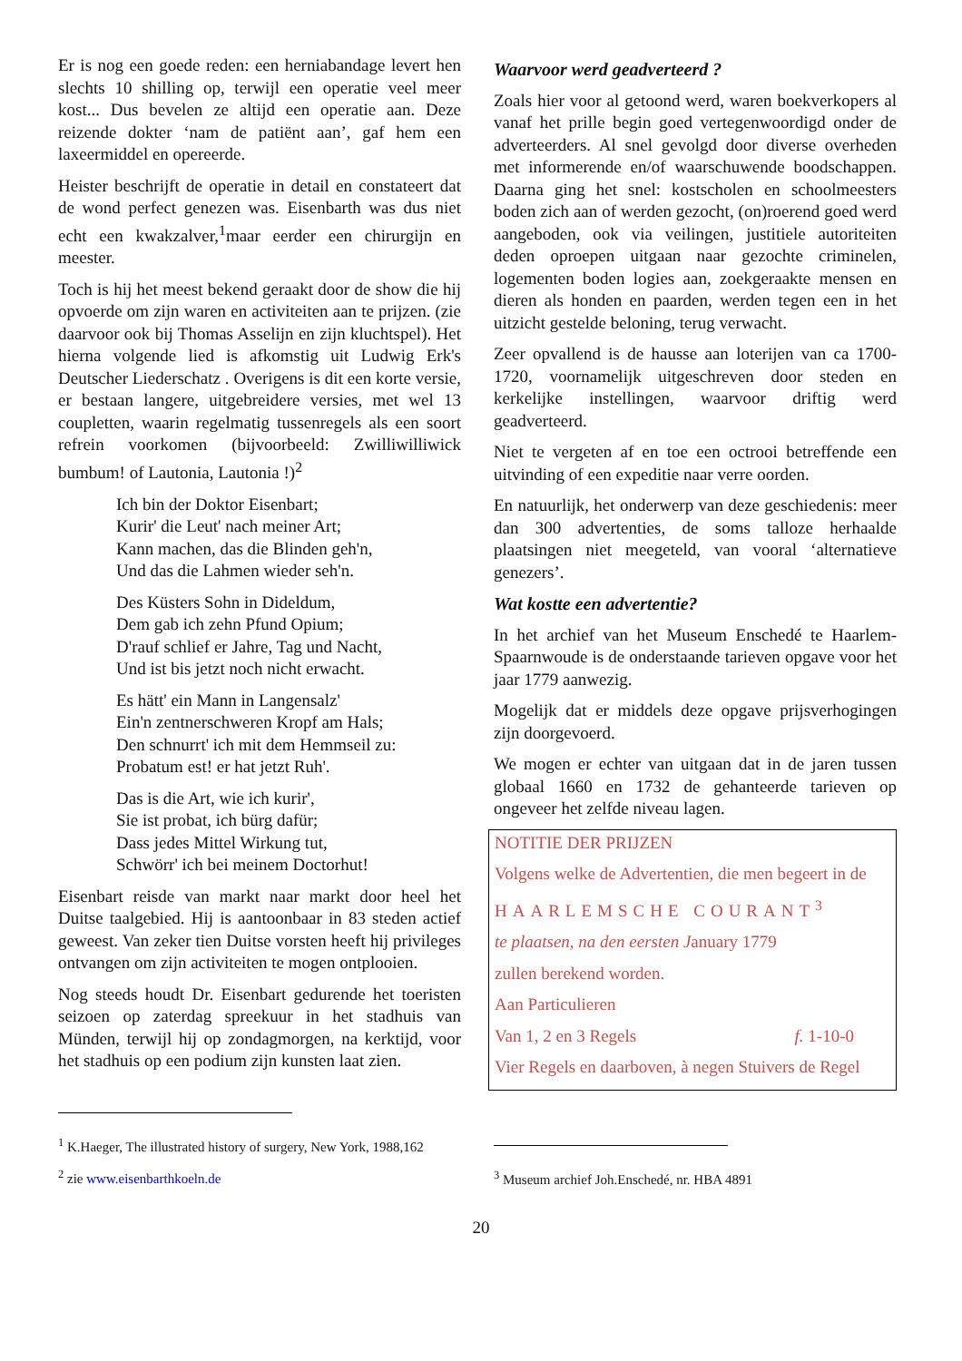Er is nog een goede reden: een herniabandage levert hen slechts 10 shilling op, terwijl een operatie veel meer kost... Dus bevelen ze altijd een operatie aan. Deze reizende dokter ‘nam de patiënt aan’, gaf hem een laxeermiddel en opereerde.
Heister beschrijft de operatie in detail en constateert dat de wond perfect genezen was. Eisenbarth was dus niet echt een kwakzalver,<sup>1</sup>maar eerder een chirurgijn en meester.
Toch is hij het meest bekend geraakt door de show die hij opvoerde om zijn waren en activiteiten aan te prijzen. (zie daarvoor ook bij Thomas Asselijn en zijn kluchtspel). Het hierna volgende lied is afkomstig uit Ludwig Erk's Deutscher Liederschatz . Overigens is dit een korte versie, er bestaan langere, uitgebreidere versies, met wel 13 coupletten, waarin regelmatig tussenregels als een soort refrein voorkomen (bijvoorbeeld: Zwilliwilliwick bumbum! of Lautonia, Lautonia !)<sup>2</sup>
Ich bin der Doktor Eisenbart;
Kurir' die Leut' nach meiner Art;
Kann machen, das die Blinden geh'n,
Und das die Lahmen wieder seh'n.
Des Küsters Sohn in Dideldum,
Dem gab ich zehn Pfund Opium;
D'rauf schlief er Jahre, Tag und Nacht,
Und ist bis jetzt noch nicht erwacht.
Es hätt' ein Mann in Langensalz'
Ein'n zentnerschweren Kropf am Hals;
Den schnurrt' ich mit dem Hemmseil zu:
Probatum est! er hat jetzt Ruh'.
Das is die Art, wie ich kurir',
Sie ist probat, ich bürg dafür;
Dass jedes Mittel Wirkung tut,
Schwörr' ich bei meinem Doctorhut!
Eisenbart reisde van markt naar markt door heel het Duitse taalgebied. Hij is aantoonbaar in 83 steden actief geweest. Van zeker tien Duitse vorsten heeft hij privileges ontvangen om zijn activiteiten te mogen ontplooien.
Nog steeds houdt Dr. Eisenbart gedurende het toeristen seizoen op zaterdag spreekuur in het stadhuis van Münden, terwijl hij op zondagmorgen, na kerktijd, voor het stadhuis op een podium zijn kunsten laat zien.
<sup>1</sup> K.Haeger, The illustrated history of surgery, New York, 1988,162
<sup>2</sup> zie www.eisenbarthkoeln.de
Waarvoor werd geadverteerd ?
Zoals hier voor al getoond werd, waren boekverkopers al vanaf het prille begin goed vertegenwoordigd onder de adverteerders. Al snel gevolgd door diverse overheden met informerende en/of waarschuwende boodschappen. Daarna ging het snel: kostscholen en schoolmeesters boden zich aan of werden gezocht, (on)roerend goed werd aangeboden, ook via veilingen, justitiele autoriteiten deden oproepen uitgaan naar gezochte criminelen, logementen boden logies aan, zoekgeraakte mensen en dieren als honden en paarden, werden tegen een in het uitzicht gestelde beloning, terug verwacht.
Zeer opvallend is de hausse aan loterijen van ca 1700-1720, voornamelijk uitgeschreven door steden en kerkelijke instellingen, waarvoor driftig werd geadverteerd.
Niet te vergeten af en toe een octrooi betreffende een uitvinding of een expeditie naar verre oorden.
En natuurlijk, het onderwerp van deze geschiedenis: meer dan 300 advertenties, de soms talloze herhaalde plaatsingen niet meegeteld, van vooral ‘alternatieve genezers’.
Wat kostte een advertentie?
In het archief van het Museum Enschedé te Haarlem-Spaarnwoude is de onderstaande tarieven opgave voor het jaar 1779 aanwezig.
Mogelijk dat er middels deze opgave prijsverhogingen zijn doorgevoerd.
We mogen er echter van uitgaan dat in de jaren tussen globaal 1660 en 1732 de gehanteerde tarieven op ongeveer het zelfde niveau lagen.
NOTITIE DER PRIJZEN
Volgens welke de Advertentien, die men begeert in de
HAARLEMSCHE COURANT<sup>3</sup>
te plaatsen, na den eersten January 1779
zullen berekend worden.
Aan Particulieren
Van 1, 2 en 3 Regels f. 1-10-0
Vier Regels en daarboven, à negen Stuivers de Regel
<sup>3</sup> Museum archief Joh.Enschedé, nr. HBA 4891
20